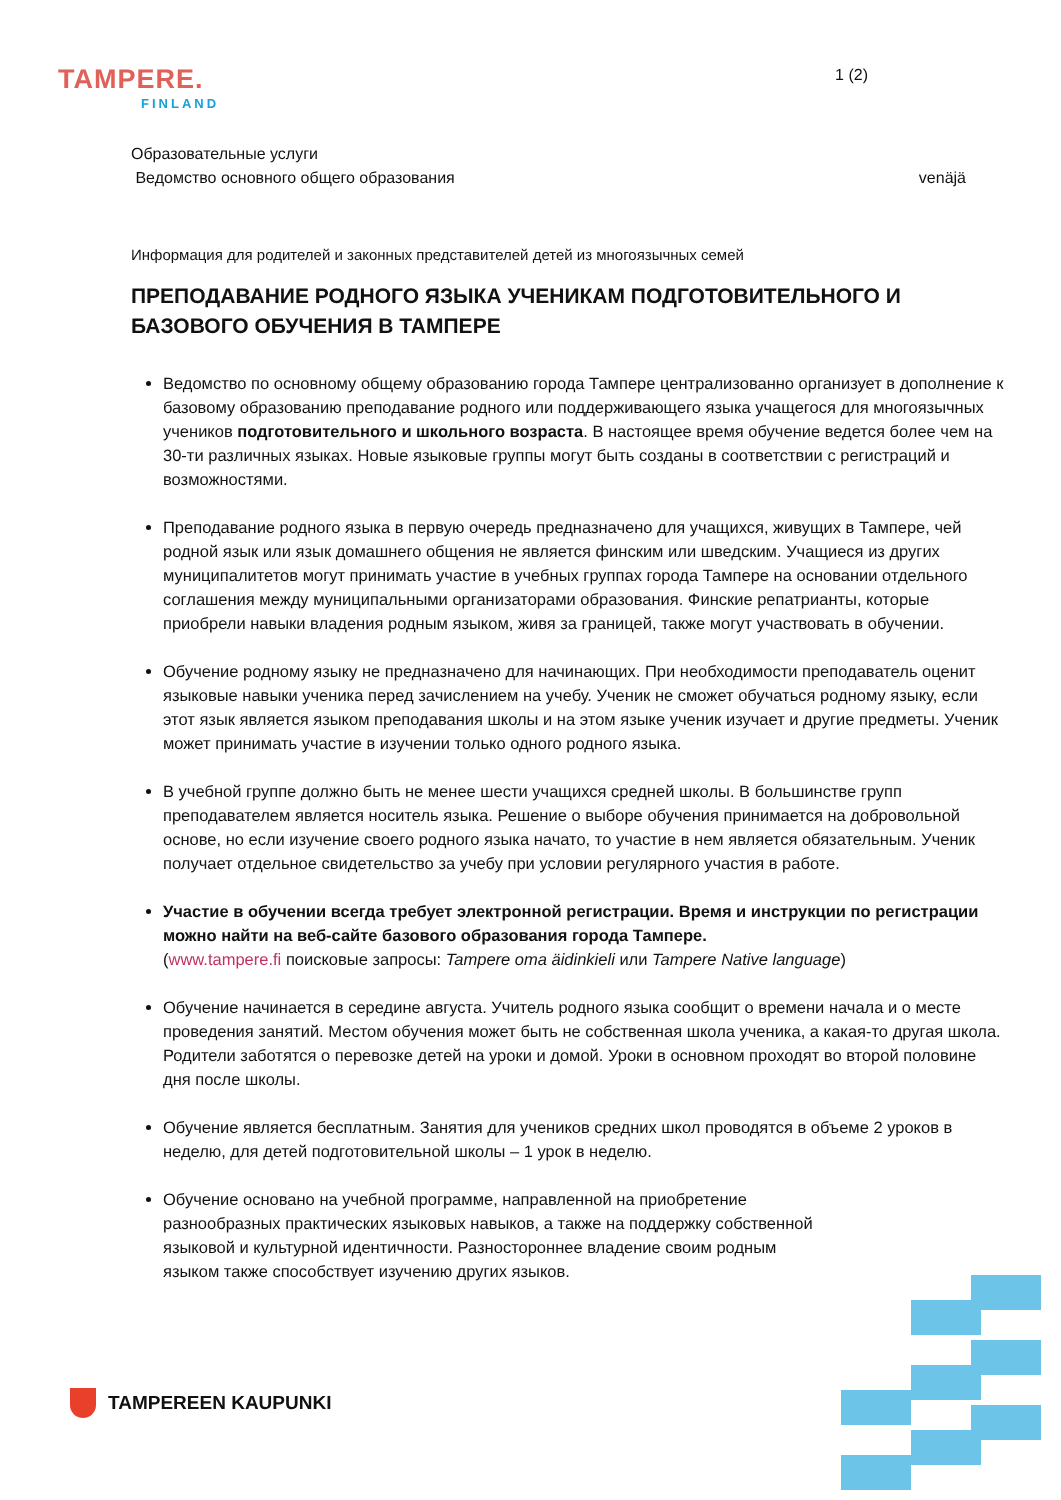TAMPERE.
FINLAND
1 (2)
Образовательные услуги
Ведомство основного общего образования venäjä
Информация для родителей и законных представителей детей из многоязычных семей
ПРЕПОДАВАНИЕ РОДНОГО ЯЗЫКА УЧЕНИКАМ ПОДГОТОВИТЕЛЬНОГО И БАЗОВОГО ОБУЧЕНИЯ В ТАМПЕРЕ
Ведомство по основному общему образованию города Тампере централизованно организует в дополнение к базовому образованию преподавание родного или поддерживающего языка учащегося для многоязычных учеников подготовительного и школьного возраста. В настоящее время обучение ведется более чем на 30-ти различных языках. Новые языковые группы могут быть созданы в соответствии с регистраций и возможностями.
Преподавание родного языка в первую очередь предназначено для учащихся, живущих в Тампере, чей родной язык или язык домашнего общения не является финским или шведским. Учащиеся из других муниципалитетов могут принимать участие в учебных группах города Тампере на основании отдельного соглашения между муниципальными организаторами образования. Финские репатрианты, которые приобрели навыки владения родным языком, живя за границей, также могут участвовать в обучении.
Обучение родному языку не предназначено для начинающих. При необходимости преподаватель оценит языковые навыки ученика перед зачислением на учебу. Ученик не сможет обучаться родному языку, если этот язык является языком преподавания школы и на этом языке ученик изучает и другие предметы. Ученик может принимать участие в изучении только одного родного языка.
В учебной группе должно быть не менее шести учащихся средней школы. В большинстве групп преподавателем является носитель языка. Решение о выборе обучения принимается на добровольной основе, но если изучение своего родного языка начато, то участие в нем является обязательным. Ученик получает отдельное свидетельство за учебу при условии регулярного участия в работе.
Участие в обучении всегда требует электронной регистрации. Время и инструкции по регистрации можно найти на веб-сайте базового образования города Тампере.
(www.tampere.fi поисковые запросы: Tampere oma äidinkieli или Tampere Native language)
Обучение начинается в середине августа. Учитель родного языка сообщит о времени начала и о месте проведения занятий. Местом обучения может быть не собственная школа ученика, а какая-то другая школа. Родители заботятся о перевозке детей на уроки и домой. Уроки в основном проходят во второй половине дня после школы.
Обучение является бесплатным. Занятия для учеников средних школ проводятся в объеме 2 уроков в неделю, для детей подготовительной школы – 1 урок в неделю.
Обучение основано на учебной программе, направленной на приобретение разнообразных практических языковых навыков, а также на поддержку собственной языковой и культурной идентичности. Разностороннее владение своим родным языком также способствует изучению других языков.
TAMPEREEN KAUPUNKI